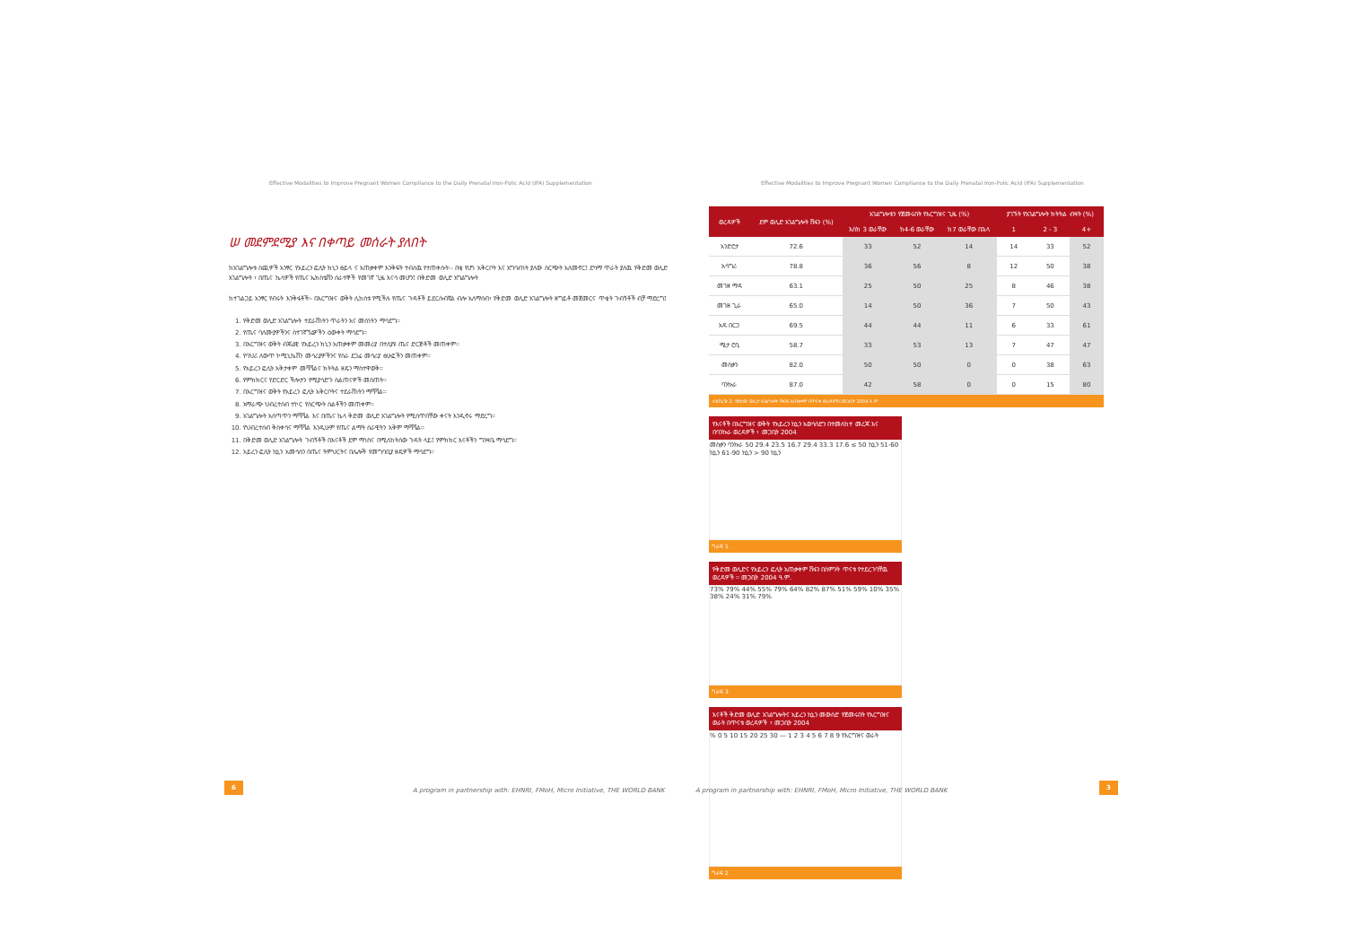Effective Modalities to Improve Pregnant Women Compliance to the Daily Prenatal Iron-Folic Acid (IFA) Supplementation
Effective Modalities to Improve Pregnant Women Compliance to the Daily Prenatal Iron-Folic Acid (IFA) Supplementation
ሠ መደምደሚያ እና በቀጣይ መሰራት ያለበት
ከአገልግሎቱ ስጪዎች አንፃር የአይረን ፎሊት ክኒን ፅይላ ና አጠቃቀም እንቅፍት ተብለዉ የተጠቀሱት፡- በቂ የሆነ አቅርቦት እና አግባብነት ያለው ስርጭት አለመኖር፤ ደካማ ጥራት ያለዉ የቅድመ ወሊድ አገልግሎት ፣ በጤና ኬላዎች የጤና ኤክስቴሽን ሰራተኞች የመገኛ ጊዜ እናሳ መሆን፤ በቅድመ ወሊድ አግልግሎት
ከተገልጋይ አንፃር የብሩት እንቅፋቶች፡- በእርግዝና ወቅት ሊከሰቱ የሚችሉ የጤና ጉዳቶች ይደርሱብኛል ብሎ አለማሰብ፣ የቅድመ ወሊድ አገልግሎት ዘግይቶ መጀመርና ጥቂት ጉብኝቶች ብቻ ማድረግ፤
1. የቅድመ ወሊድ አገልግሎት ተደራሽነትን ጥራትን እና መሰነትን ማሳደግ፡፡
2. የጤና ባለሙያዎችንና ስተገኛኘሬዎችን ዕውቀት ማሳደግ፡፡
3. በእርግዝና ወቅት ብጃሬዊ የአይረን ክኒን አጠቃቀም መመሪያ በተለያዩ ጤና ድርጅቶች መጠቀም፡፡
4. የባህሪ ለውጥ ኮሚኒኬሽን መሳሪያዎችንና የስራ ደጋፊ መሳሪያ ፅሁፎችን መጠቀም፡፡
5. የአይረን ፎሊት አቅታቀም መሻሻልና ክትትል ዘዴን ማስተዋወቅ፡፡
6. የምክክርና የድርድር ችሎታን የሚያሳድጉ ስልጠናዎች መስጠት፡፡
7. በእርግዝና ወቅት የአይረን ፎሊት አቅርቦትና ተደራሽነትን ማሻሻል፡፡
8. አማራጭ ህብረተሰብ ተኮር የስርጭት ስልቶችን መጠቀም፡፡
9. አገልግሎት አሰጣጥን ማሻሻል እና በጤና ኬላ ቅድመ ወሊድ አገልግሎት የሚሰጥበቸው ቀናት እንዲኖሩ ማድረግ፡፡
10. የህብረተሰብ ቅስቀሳና ማሻሻል እንዲሁም የጤና ልማት ሰራዊትን አቅም ማሻሻል፡፡
11. በቅድመ ወሊድ አገልግሎት ጉብኝቶች በእናቶች ደም ማነስና በሚለከትሰው ጉዳት ላይ፤ የምክክር እናቶችን ግንዛቤ ማሳደግ፡፡
12. አይረን ፎሊት ኪኒን አመሳሰን በጤና ትምህርትና በሌሎች የመግባቢያ ዘዴዎች ማሳደግ፡፡
| ወረዳዎች | ደም ወሊድ አገልግሎት ሽፋን (%) | አገልግሎቱን የጀመሩበት የእርግዝና ጊዜ (%) | | | ያገኙት የአገልግሎት ክትትል ብዛት (%) | | |
| --- | --- | --- | --- | --- | --- | --- | --- |
| | | እስከ 3 ወራቸው | ከ4-6 ወራቸው | ከ7 ወራቸው በኋላ | 1 | 2 - 3 | 4+ |
| አንድሮታ | 72.6 | 33 | 52 | 14 | 14 | 33 | 52 |
| አሳግሪ | 78.8 | 36 | 56 | 8 | 12 | 50 | 38 |
| መገዘ ማዳ | 63.1 | 25 | 50 | 25 | 8 | 46 | 38 |
| መገዘ ጊራ | 65.0 | 14 | 50 | 36 | 7 | 50 | 43 |
| አዳ በርጋ | 69.5 | 44 | 44 | 11 | 6 | 33 | 61 |
| ሜታ ሮቢ | 58.7 | 33 | 53 | 13 | 7 | 47 | 47 |
| መስቃን | 82.0 | 50 | 50 | 0 | 0 | 38 | 63 |
| ባንኩራ | 87.0 | 42 | 58 | 0 | 0 | 15 | 80 |
ሰንጠረዥ 2: የቅድመ ወሊድ አገልግሎት ሽፋንና አጠቃቀም በጥናቱ ወረዳዎች፤ መጋቢት 2004 ዓ.ም
የእናቶች በእርግዝና ወቅት የአይረን ኪኒን አወሳሰድን በተመለከተ መረጃ እና በባንኩራ ወረዳዎች ፣ መጋቢት 2004
መስቃን ባንኩራ 50 29.4 23.5 16.7 29.4 33.3 17.6 ≤ 50 ኪኒን 51-60 ኪኒን 61-90 ኪኒን > 90 ኪኒን
ግራፍ 1
የቅድመ ወሊድና የአይረን ፎሊት አጠቃቀም ሽፋን በስምንት ጥናቱ የተደረገባቸዉ ወረዳዎች ፡፡ መጋቢት 2004 ዓ.ም.
73% 79% 44% 55% 79% 64% 82% 87% 51% 59% 10% 35% 38% 24% 31% 79%
ግራፍ 3
እናቶች ቅድመ ወሊድ አገልግሎትና አይረን ኪኒን መውሰድ የጀመሩበት የእርግዝና ወራት በጥናቱ ወረዳዎች ፣ መጋቢት 2004
% 0 5 10 15 20 25 30 — 1 2 3 4 5 6 7 8 9 የእርግዝና ወራት
ግራፍ 2
6
A program in partnership with: EHNRI, FMoH, Micro Initiative, THE WORLD BANK
A program in partnership with: EHNRI, FMoH, Micro Initiative, THE WORLD BANK
3